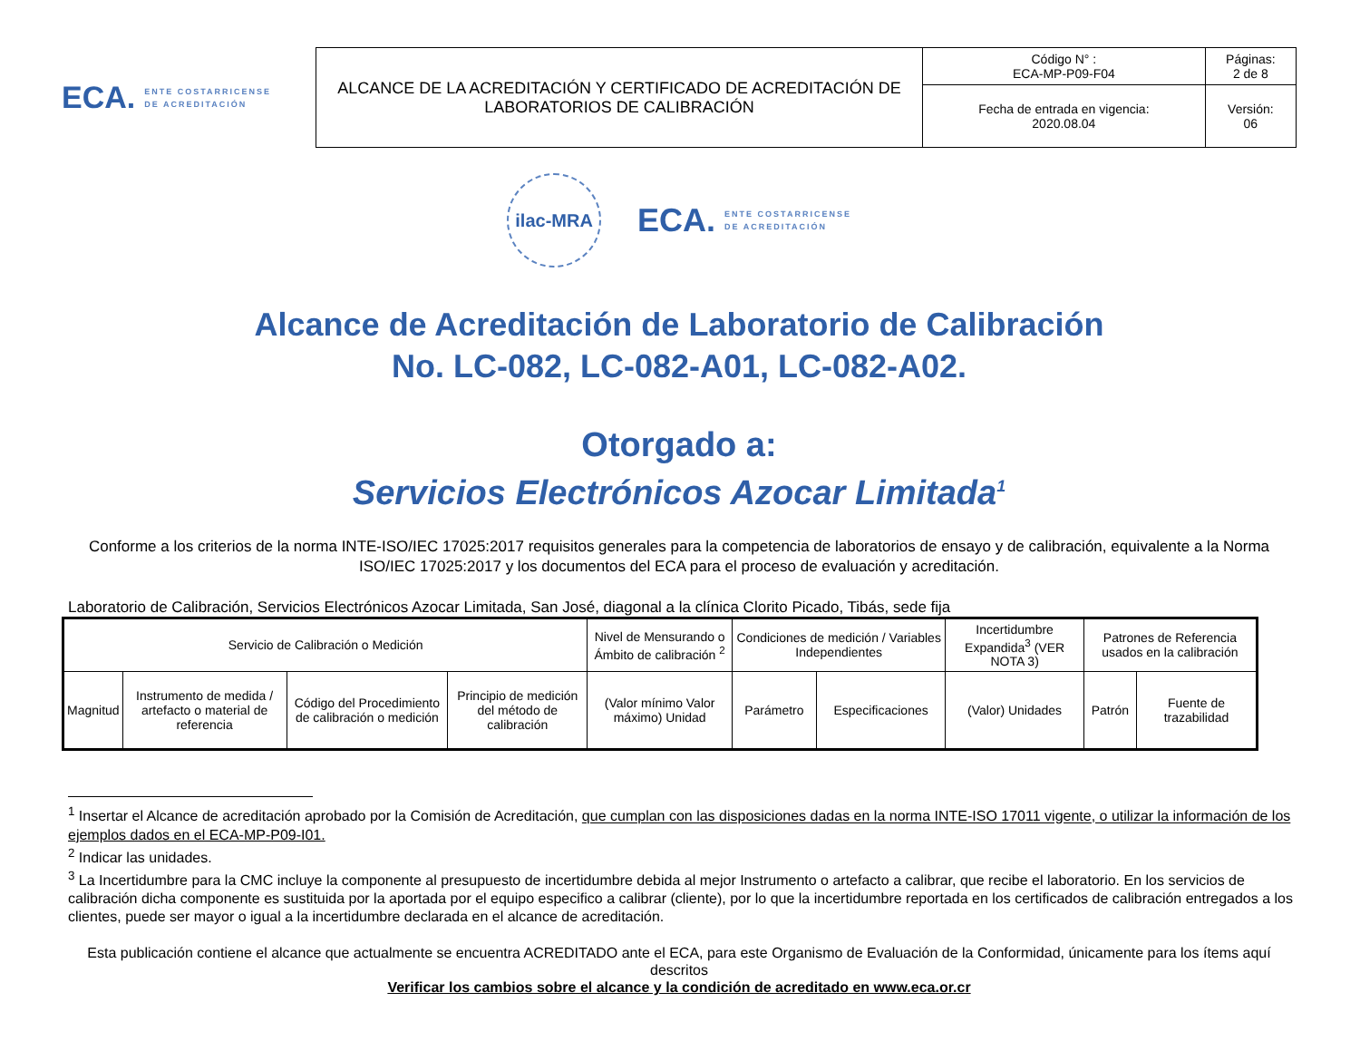ECA. ENTE COSTARRICENSE
DE ACREDITACIÓN
| ALCANCE DE LA ACREDITACIÓN Y CERTIFICADO DE ACREDITACIÓN DE LABORATORIOS DE CALIBRACIÓN | Código N° : ECA-MP-P09-F04 | Páginas: 2 de 8 |
| | Fecha de entrada en vigencia: 2020.08.04 | Versión: 06 |
ilac-MRA
ECA. ENTE COSTARRICENSE
DE ACREDITACIÓN
Alcance de Acreditación de Laboratorio de Calibración
No. LC-082, LC-082-A01, LC-082-A02.
Otorgado a:
Servicios Electrónicos Azocar Limitada<sup>1</sup>
Conforme a los criterios de la norma INTE-ISO/IEC 17025:2017 requisitos generales para la competencia de laboratorios de ensayo y de calibración, equivalente a la Norma ISO/IEC 17025:2017 y los documentos del ECA para el proceso de evaluación y acreditación.
Laboratorio de Calibración, Servicios Electrónicos Azocar Limitada, San José, diagonal a la clínica Clorito Picado, Tibás, sede fija
| Servicio de Calibración o Medición | | | | Nivel de Mensurando o Ámbito de calibración <sup>2</sup> | Condiciones de medición / Variables Independientes | | Incertidumbre Expandida<sup>3</sup> (VER NOTA 3) | Patrones de Referencia usados en la calibración | |
| --- | --- | --- | --- | --- | --- | --- | --- | --- | --- |
| Magnitud | Instrumento de medida / artefacto o material de referencia | Código del Procedimiento de calibración o medición | Principio de medición del método de calibración | (Valor mínimo Valor máximo) Unidad | Parámetro | Especificaciones | (Valor) Unidades | Patrón | Fuente de trazabilidad |
<sup>1</sup> Insertar el Alcance de acreditación aprobado por la Comisión de Acreditación, que cumplan con las disposiciones dadas en la norma INTE-ISO 17011 vigente, o utilizar la información de los ejemplos dados en el ECA-MP-P09-I01.
<sup>2</sup> Indicar las unidades.
<sup>3</sup> La Incertidumbre para la CMC incluye la componente al presupuesto de incertidumbre debida al mejor Instrumento o artefacto a calibrar, que recibe el laboratorio. En los servicios de calibración dicha componente es sustituida por la aportada por el equipo especifico a calibrar (cliente), por lo que la incertidumbre reportada en los certificados de calibración entregados a los clientes, puede ser mayor o igual a la incertidumbre declarada en el alcance de acreditación.
Esta publicación contiene el alcance que actualmente se encuentra ACREDITADO ante el ECA, para este Organismo de Evaluación de la Conformidad, únicamente para los ítems aquí descritos
Verificar los cambios sobre el alcance y la condición de acreditado en www.eca.or.cr